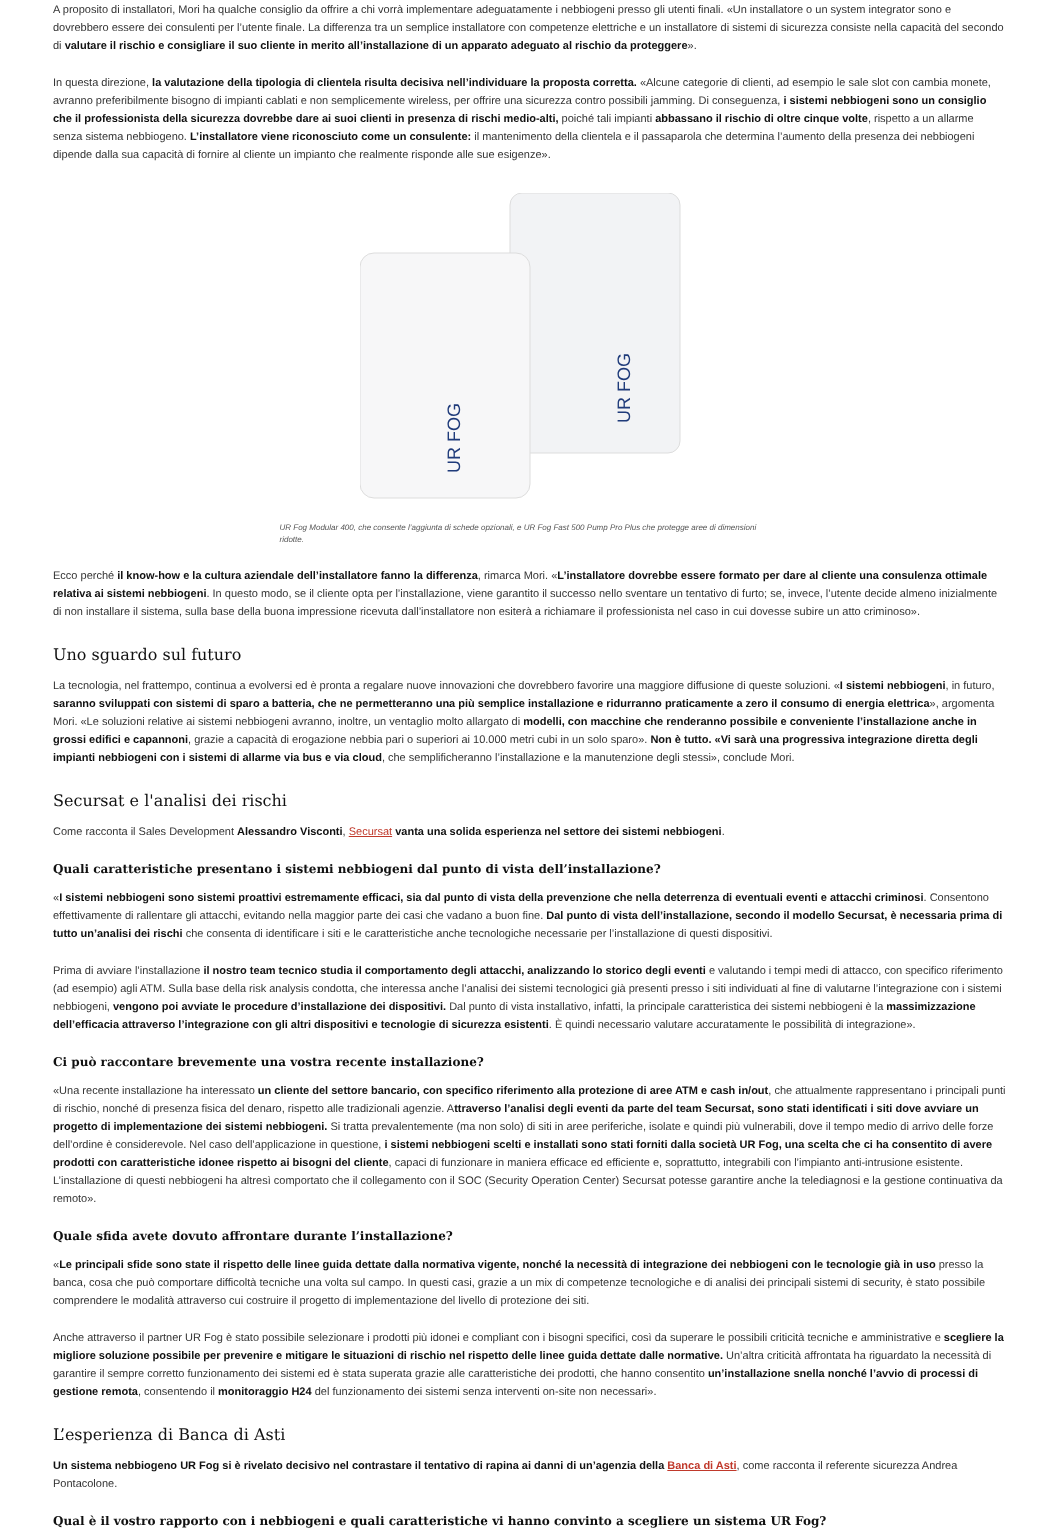A proposito di installatori, Mori ha qualche consiglio da offrire a chi vorrà implementare adeguatamente i nebbiogeni presso gli utenti finali. «Un installatore o un system integrator sono e dovrebbero essere dei consulenti per l’utente finale. La differenza tra un semplice installatore con competenze elettriche e un installatore di sistemi di sicurezza consiste nella capacità del secondo di valutare il rischio e consigliare il suo cliente in merito all’installazione di un apparato adeguato al rischio da proteggere».
In questa direzione, la valutazione della tipologia di clientela risulta decisiva nell’individuare la proposta corretta. «Alcune categorie di clienti, ad esempio le sale slot con cambia monete, avranno preferibilmente bisogno di impianti cablati e non semplicemente wireless, per offrire una sicurezza contro possibili jamming. Di conseguenza, i sistemi nebbiogeni sono un consiglio che il professionista della sicurezza dovrebbe dare ai suoi clienti in presenza di rischi medio-alti, poiché tali impianti abbassano il rischio di oltre cinque volte, rispetto a un allarme senza sistema nebbiogeno. L’installatore viene riconosciuto come un consulente: il mantenimento della clientela e il passaparola che determina l’aumento della presenza dei nebbiogeni dipende dalla sua capacità di fornire al cliente un impianto che realmente risponde alle sue esigenze».
UR FOG
UR FOG
UR Fog Modular 400, che consente l’aggiunta di schede opzionali, e UR Fog Fast 500 Pump Pro Plus che protegge aree di dimensioni ridotte.
Ecco perché il know-how e la cultura aziendale dell’installatore fanno la differenza, rimarca Mori. «L’installatore dovrebbe essere formato per dare al cliente una consulenza ottimale relativa ai sistemi nebbiogeni. In questo modo, se il cliente opta per l’installazione, viene garantito il successo nello sventare un tentativo di furto; se, invece, l’utente decide almeno inizialmente di non installare il sistema, sulla base della buona impressione ricevuta dall’installatore non esiterà a richiamare il professionista nel caso in cui dovesse subire un atto criminoso».
Uno sguardo sul futuro
La tecnologia, nel frattempo, continua a evolversi ed è pronta a regalare nuove innovazioni che dovrebbero favorire una maggiore diffusione di queste soluzioni. «I sistemi nebbiogeni, in futuro, saranno sviluppati con sistemi di sparo a batteria, che ne permetteranno una più semplice installazione e ridurranno praticamente a zero il consumo di energia elettrica», argomenta Mori. «Le soluzioni relative ai sistemi nebbiogeni avranno, inoltre, un ventaglio molto allargato di modelli, con macchine che renderanno possibile e conveniente l’installazione anche in grossi edifici e capannoni, grazie a capacità di erogazione nebbia pari o superiori ai 10.000 metri cubi in un solo sparo». Non è tutto. «Vi sarà una progressiva integrazione diretta degli impianti nebbiogeni con i sistemi di allarme via bus e via cloud, che semplificheranno l’installazione e la manutenzione degli stessi», conclude Mori.
Secursat e l'analisi dei rischi
Come racconta il Sales Development Alessandro Visconti, Secursat vanta una solida esperienza nel settore dei sistemi nebbiogeni.
Quali caratteristiche presentano i sistemi nebbiogeni dal punto di vista dell’installazione?
«I sistemi nebbiogeni sono sistemi proattivi estremamente efficaci, sia dal punto di vista della prevenzione che nella deterrenza di eventuali eventi e attacchi criminosi. Consentono effettivamente di rallentare gli attacchi, evitando nella maggior parte dei casi che vadano a buon fine. Dal punto di vista dell’installazione, secondo il modello Secursat, è necessaria prima di tutto un’analisi dei rischi che consenta di identificare i siti e le caratteristiche anche tecnologiche necessarie per l’installazione di questi dispositivi.
Prima di avviare l’installazione il nostro team tecnico studia il comportamento degli attacchi, analizzando lo storico degli eventi e valutando i tempi medi di attacco, con specifico riferimento (ad esempio) agli ATM. Sulla base della risk analysis condotta, che interessa anche l’analisi dei sistemi tecnologici già presenti presso i siti individuati al fine di valutarne l’integrazione con i sistemi nebbiogeni, vengono poi avviate le procedure d’installazione dei dispositivi. Dal punto di vista installativo, infatti, la principale caratteristica dei sistemi nebbiogeni è la massimizzazione dell’efficacia attraverso l’integrazione con gli altri dispositivi e tecnologie di sicurezza esistenti. È quindi necessario valutare accuratamente le possibilità di integrazione».
Ci può raccontare brevemente una vostra recente installazione?
«Una recente installazione ha interessato un cliente del settore bancario, con specifico riferimento alla protezione di aree ATM e cash in/out, che attualmente rappresentano i principali punti di rischio, nonché di presenza fisica del denaro, rispetto alle tradizionali agenzie. Attraverso l’analisi degli eventi da parte del team Secursat, sono stati identificati i siti dove avviare un progetto di implementazione dei sistemi nebbiogeni. Si tratta prevalentemente (ma non solo) di siti in aree periferiche, isolate e quindi più vulnerabili, dove il tempo medio di arrivo delle forze dell’ordine è considerevole. Nel caso dell’applicazione in questione, i sistemi nebbiogeni scelti e installati sono stati forniti dalla società UR Fog, una scelta che ci ha consentito di avere prodotti con caratteristiche idonee rispetto ai bisogni del cliente, capaci di funzionare in maniera efficace ed efficiente e, soprattutto, integrabili con l’impianto anti-intrusione esistente. L’installazione di questi nebbiogeni ha altresì comportato che il collegamento con il SOC (Security Operation Center) Secursat potesse garantire anche la telediagnosi e la gestione continuativa da remoto».
Quale sfida avete dovuto affrontare durante l’installazione?
«Le principali sfide sono state il rispetto delle linee guida dettate dalla normativa vigente, nonché la necessità di integrazione dei nebbiogeni con le tecnologie già in uso presso la banca, cosa che può comportare difficoltà tecniche una volta sul campo. In questi casi, grazie a un mix di competenze tecnologiche e di analisi dei principali sistemi di security, è stato possibile comprendere le modalità attraverso cui costruire il progetto di implementazione del livello di protezione dei siti.
Anche attraverso il partner UR Fog è stato possibile selezionare i prodotti più idonei e compliant con i bisogni specifici, così da superare le possibili criticità tecniche e amministrative e scegliere la migliore soluzione possibile per prevenire e mitigare le situazioni di rischio nel rispetto delle linee guida dettate dalle normative. Un’altra criticità affrontata ha riguardato la necessità di garantire il sempre corretto funzionamento dei sistemi ed è stata superata grazie alle caratteristiche dei prodotti, che hanno consentito un’installazione snella nonché l’avvio di processi di gestione remota, consentendo il monitoraggio H24 del funzionamento dei sistemi senza interventi on-site non necessari».
L’esperienza di Banca di Asti
Un sistema nebbiogeno UR Fog si è rivelato decisivo nel contrastare il tentativo di rapina ai danni di un’agenzia della Banca di Asti, come racconta il referente sicurezza Andrea Pontacolone.
Qual è il vostro rapporto con i nebbiogeni e quali caratteristiche vi hanno convinto a scegliere un sistema UR Fog?